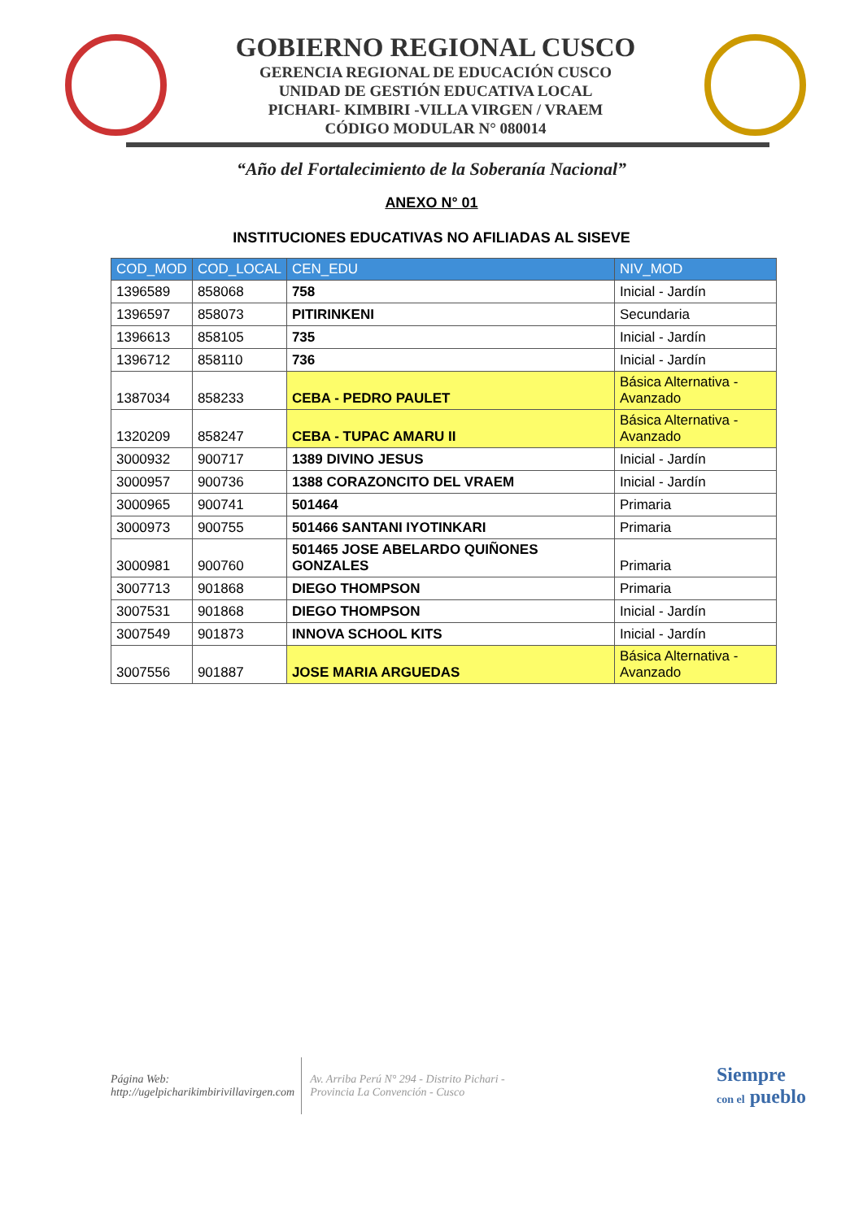GOBIERNO REGIONAL CUSCO
GERENCIA REGIONAL DE EDUCACIÓN CUSCO
UNIDAD DE GESTIÓN EDUCATIVA LOCAL
PICHARI- KIMBIRI -VILLA VIRGEN / VRAEM
CÓDIGO MODULAR N° 080014
“Año del Fortalecimiento de la Soberanía Nacional”
ANEXO N° 01
INSTITUCIONES EDUCATIVAS NO AFILIADAS AL SISEVE
| COD_MOD | COD_LOCAL | CEN_EDU | NIV_MOD |
| --- | --- | --- | --- |
| 1396589 | 858068 | 758 | Inicial - Jardín |
| 1396597 | 858073 | PITIRINKENI | Secundaria |
| 1396613 | 858105 | 735 | Inicial - Jardín |
| 1396712 | 858110 | 736 | Inicial - Jardín |
| 1387034 | 858233 | CEBA - PEDRO PAULET | Básica Alternativa - Avanzado |
| 1320209 | 858247 | CEBA - TUPAC AMARU II | Básica Alternativa - Avanzado |
| 3000932 | 900717 | 1389 DIVINO JESUS | Inicial - Jardín |
| 3000957 | 900736 | 1388 CORAZONCITO DEL VRAEM | Inicial - Jardín |
| 3000965 | 900741 | 501464 | Primaria |
| 3000973 | 900755 | 501466 SANTANI IYOTINKARI | Primaria |
| 3000981 | 900760 | 501465 JOSE ABELARDO QUIÑONES GONZALES | Primaria |
| 3007713 | 901868 | DIEGO THOMPSON | Primaria |
| 3007531 | 901868 | DIEGO THOMPSON | Inicial - Jardín |
| 3007549 | 901873 | INNOVA SCHOOL KITS | Inicial - Jardín |
| 3007556 | 901887 | JOSE MARIA ARGUEDAS | Básica Alternativa - Avanzado |
Página Web:
http://ugelpicharikimbirivillavirgen.com
Av. Arriba Perú N° 294 - Distrito Pichari -
Provincia La Convención - Cusco
Siempre
con el pueblo